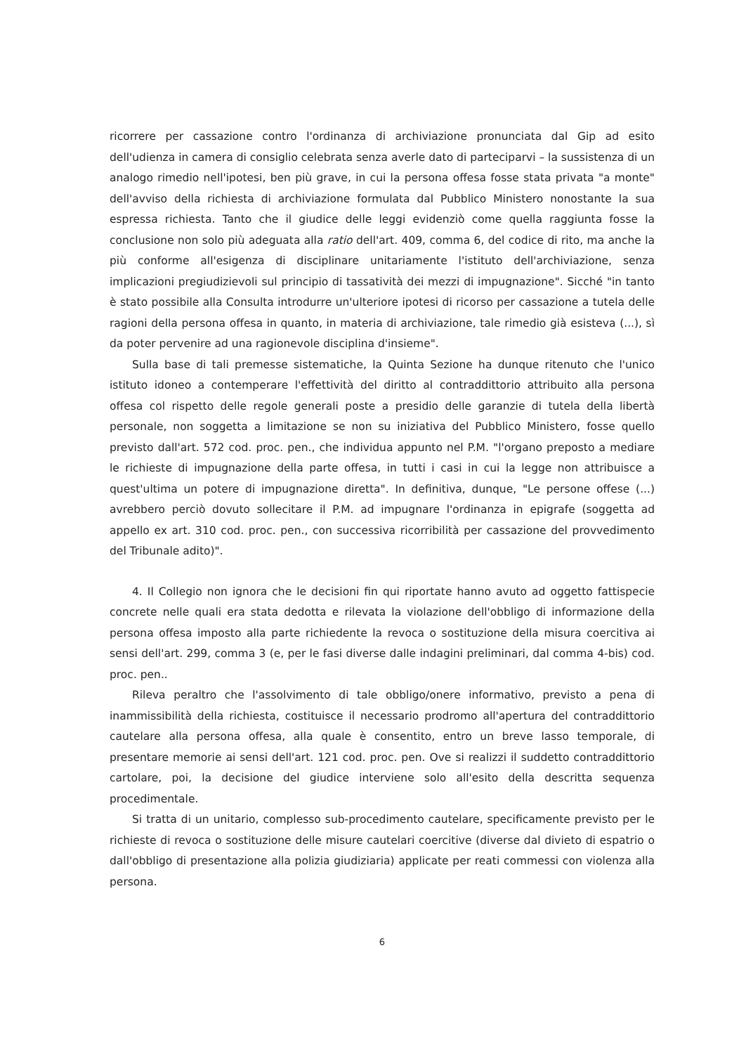ricorrere per cassazione contro l'ordinanza di archiviazione pronunciata dal Gip ad esito dell'udienza in camera di consiglio celebrata senza averle dato di parteciparvi – la sussistenza di un analogo rimedio nell'ipotesi, ben più grave, in cui la persona offesa fosse stata privata "a monte" dell'avviso della richiesta di archiviazione formulata dal Pubblico Ministero nonostante la sua espressa richiesta. Tanto che il giudice delle leggi evidenziò come quella raggiunta fosse la conclusione non solo più adeguata alla ratio dell'art. 409, comma 6, del codice di rito, ma anche la più conforme all'esigenza di disciplinare unitariamente l'istituto dell'archiviazione, senza implicazioni pregiudizievoli sul principio di tassatività dei mezzi di impugnazione". Sicché "in tanto è stato possibile alla Consulta introdurre un'ulteriore ipotesi di ricorso per cassazione a tutela delle ragioni della persona offesa in quanto, in materia di archiviazione, tale rimedio già esisteva (...), sì da poter pervenire ad una ragionevole disciplina d'insieme".
Sulla base di tali premesse sistematiche, la Quinta Sezione ha dunque ritenuto che l'unico istituto idoneo a contemperare l'effettività del diritto al contraddittorio attribuito alla persona offesa col rispetto delle regole generali poste a presidio delle garanzie di tutela della libertà personale, non soggetta a limitazione se non su iniziativa del Pubblico Ministero, fosse quello previsto dall'art. 572 cod. proc. pen., che individua appunto nel P.M. "l'organo preposto a mediare le richieste di impugnazione della parte offesa, in tutti i casi in cui la legge non attribuisce a quest'ultima un potere di impugnazione diretta". In definitiva, dunque, "Le persone offese (...) avrebbero perciò dovuto sollecitare il P.M. ad impugnare l'ordinanza in epigrafe (soggetta ad appello ex art. 310 cod. proc. pen., con successiva ricorribilità per cassazione del provvedimento del Tribunale adito)".
4. Il Collegio non ignora che le decisioni fin qui riportate hanno avuto ad oggetto fattispecie concrete nelle quali era stata dedotta e rilevata la violazione dell'obbligo di informazione della persona offesa imposto alla parte richiedente la revoca o sostituzione della misura coercitiva ai sensi dell'art. 299, comma 3 (e, per le fasi diverse dalle indagini preliminari, dal comma 4-bis) cod. proc. pen..
Rileva peraltro che l'assolvimento di tale obbligo/onere informativo, previsto a pena di inammissibilità della richiesta, costituisce il necessario prodromo all'apertura del contraddittorio cautelare alla persona offesa, alla quale è consentito, entro un breve lasso temporale, di presentare memorie ai sensi dell'art. 121 cod. proc. pen. Ove si realizzi il suddetto contraddittorio cartolare, poi, la decisione del giudice interviene solo all'esito della descritta sequenza procedimentale.
Si tratta di un unitario, complesso sub-procedimento cautelare, specificamente previsto per le richieste di revoca o sostituzione delle misure cautelari coercitive (diverse dal divieto di espatrio o dall'obbligo di presentazione alla polizia giudiziaria) applicate per reati commessi con violenza alla persona.
6